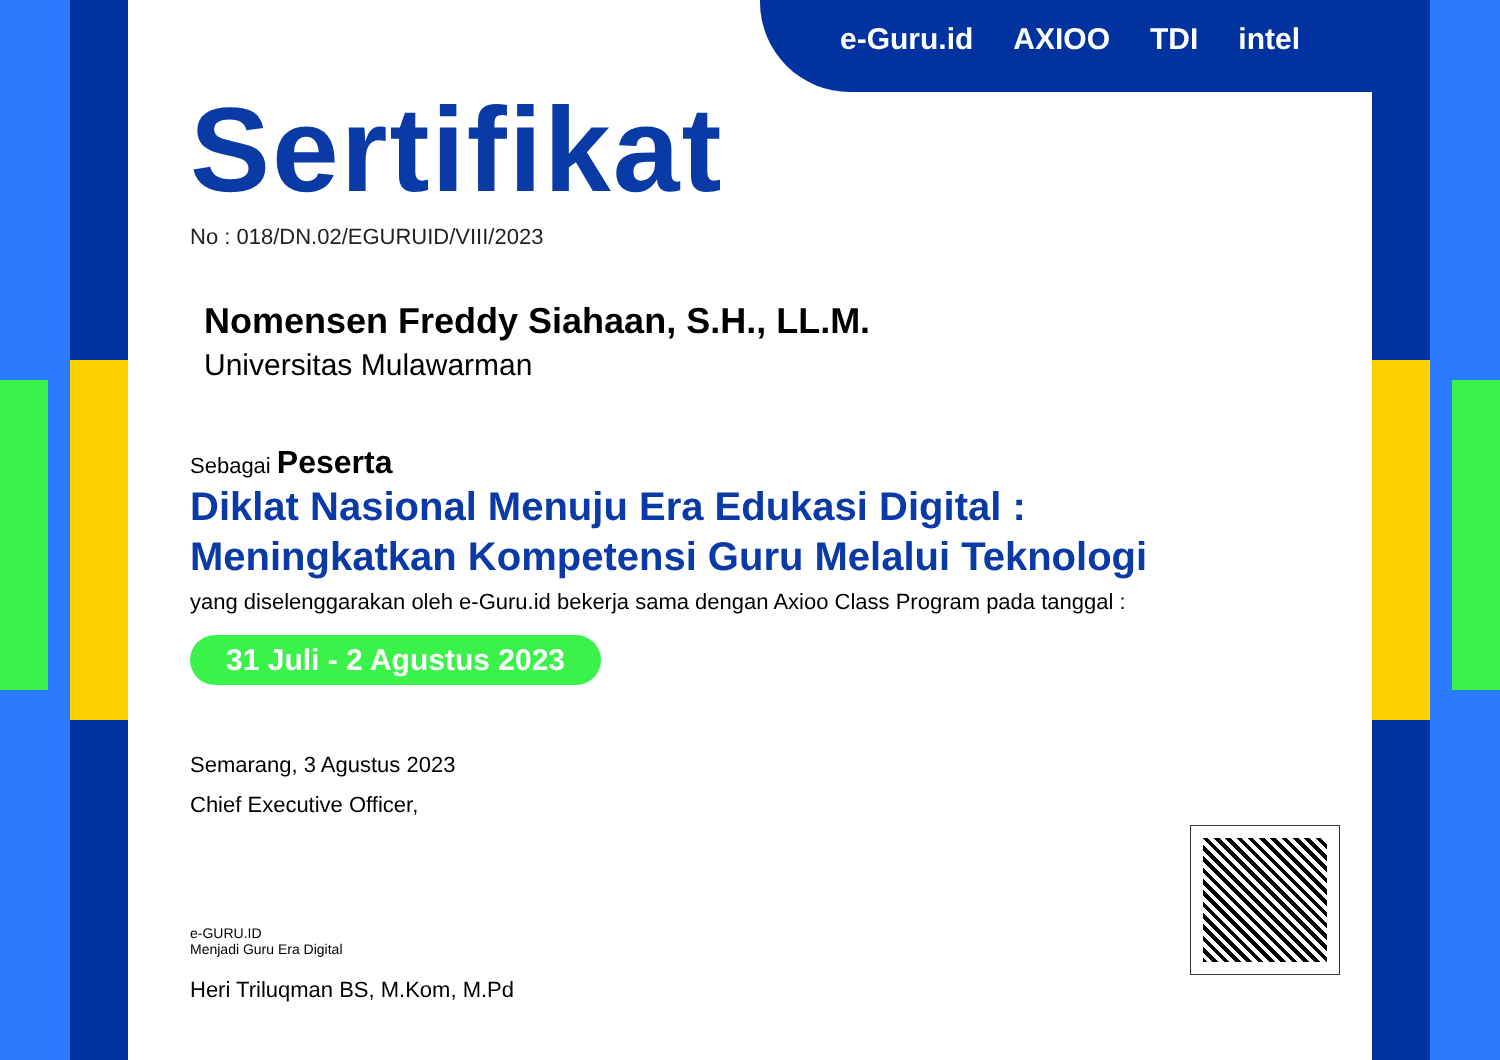e-Guru.id AXIOO TDI intel
Sertifikat
No : 018/DN.02/EGURUID/VIII/2023
Nomensen Freddy Siahaan, S.H., LL.M.
Universitas Mulawarman
Sebagai Peserta
Diklat Nasional Menuju Era Edukasi Digital :
Meningkatkan Kompetensi Guru Melalui Teknologi
yang diselenggarakan oleh e-Guru.id bekerja sama dengan Axioo Class Program pada tanggal :
31 Juli - 2 Agustus 2023
Semarang, 3 Agustus 2023
Chief Executive Officer,
e-GURU.ID
Menjadi Guru Era Digital
Heri Triluqman BS, M.Kom, M.Pd